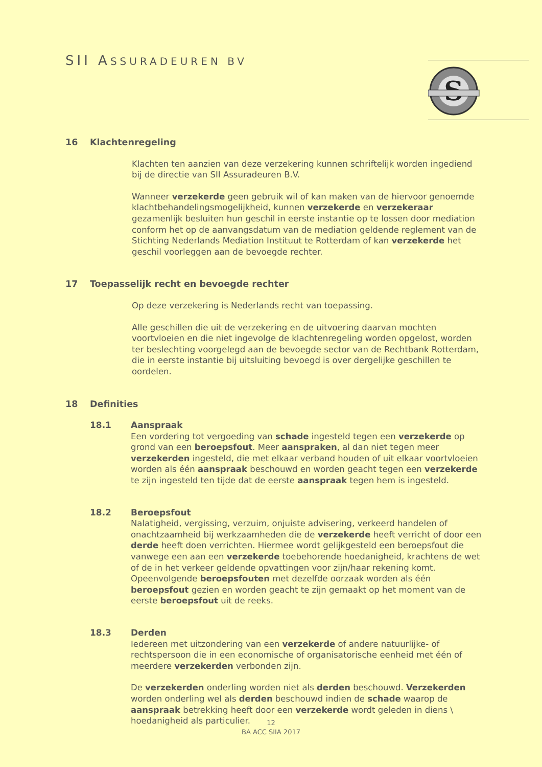SII ASSURADEUREN BV
S
16 Klachtenregeling
Klachten ten aanzien van deze verzekering kunnen schriftelijk worden ingediend bij de directie van SII Assuradeuren B.V.
Wanneer verzekerde geen gebruik wil of kan maken van de hiervoor genoemde klachtbehandelingsmogelijkheid, kunnen verzekerde en verzekeraar gezamenlijk besluiten hun geschil in eerste instantie op te lossen door mediation conform het op de aanvangsdatum van de mediation geldende reglement van de Stichting Nederlands Mediation Instituut te Rotterdam of kan verzekerde het geschil voorleggen aan de bevoegde rechter.
17 Toepasselijk recht en bevoegde rechter
Op deze verzekering is Nederlands recht van toepassing.
Alle geschillen die uit de verzekering en de uitvoering daarvan mochten voortvloeien en die niet ingevolge de klachtenregeling worden opgelost, worden ter beslechting voorgelegd aan de bevoegde sector van de Rechtbank Rotterdam, die in eerste instantie bij uitsluiting bevoegd is over dergelijke geschillen te oordelen.
18 Definities
18.1 Aanspraak
Een vordering tot vergoeding van schade ingesteld tegen een verzekerde op grond van een beroepsfout. Meer aanspraken, al dan niet tegen meer verzekerden ingesteld, die met elkaar verband houden of uit elkaar voortvloeien worden als één aanspraak beschouwd en worden geacht tegen een verzekerde te zijn ingesteld ten tijde dat de eerste aanspraak tegen hem is ingesteld.
18.2 Beroepsfout
Nalatigheid, vergissing, verzuim, onjuiste advisering, verkeerd handelen of onachtzaamheid bij werkzaamheden die de verzekerde heeft verricht of door een derde heeft doen verrichten. Hiermee wordt gelijkgesteld een beroepsfout die vanwege een aan een verzekerde toebehorende hoedanigheid, krachtens de wet of de in het verkeer geldende opvattingen voor zijn/haar rekening komt. Opeenvolgende beroepsfouten met dezelfde oorzaak worden als één beroepsfout gezien en worden geacht te zijn gemaakt op het moment van de eerste beroepsfout uit de reeks.
18.3 Derden
Iedereen met uitzondering van een verzekerde of andere natuurlijke- of rechtspersoon die in een economische of organisatorische eenheid met één of meerdere verzekerden verbonden zijn.
De verzekerden onderling worden niet als derden beschouwd. Verzekerden worden onderling wel als derden beschouwd indien de schade waarop de aanspraak betrekking heeft door een verzekerde wordt geleden in diens \ hoedanigheid als particulier.
12
BA ACC SIIA 2017